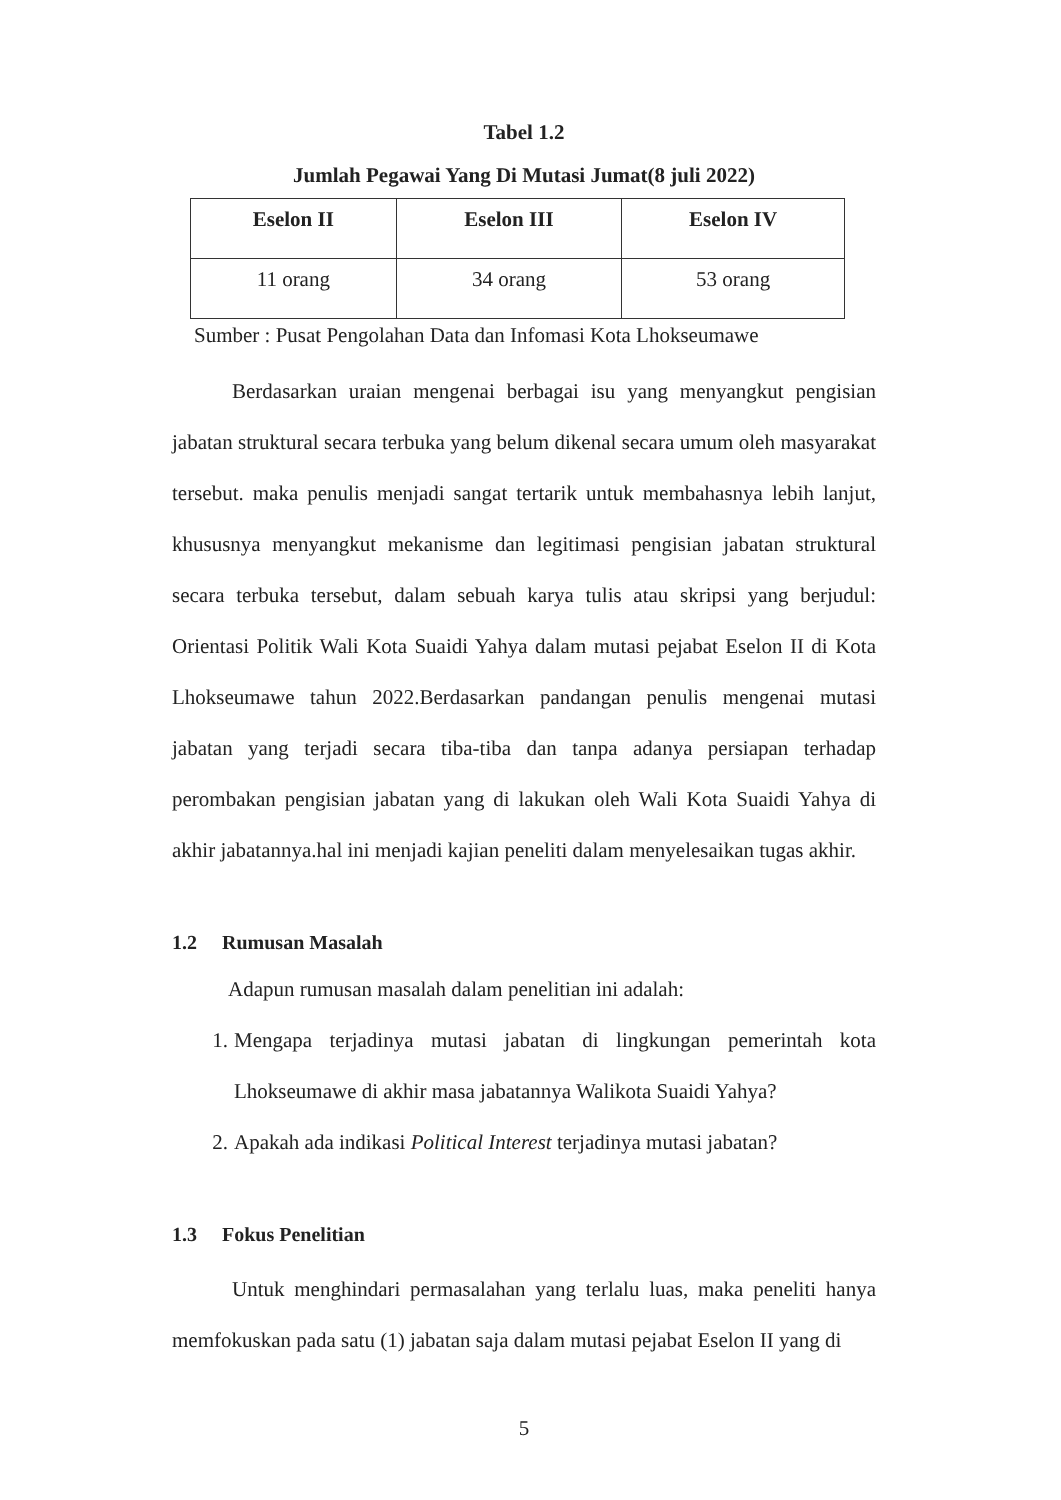Tabel 1.2
Jumlah Pegawai Yang Di Mutasi Jumat(8 juli 2022)
| Eselon II | Eselon III | Eselon IV |
| --- | --- | --- |
| 11 orang | 34 orang | 53 orang |
Sumber : Pusat Pengolahan Data dan Infomasi Kota Lhokseumawe
Berdasarkan uraian mengenai berbagai isu yang menyangkut pengisian jabatan struktural secara terbuka yang belum dikenal secara umum oleh masyarakat tersebut. maka penulis menjadi sangat tertarik untuk membahasnya lebih lanjut, khususnya menyangkut mekanisme dan legitimasi pengisian jabatan struktural secara terbuka tersebut, dalam sebuah karya tulis atau skripsi yang berjudul: Orientasi Politik Wali Kota Suaidi Yahya dalam mutasi pejabat Eselon II di Kota Lhokseumawe tahun 2022.Berdasarkan pandangan penulis mengenai mutasi jabatan yang terjadi secara tiba-tiba dan tanpa adanya persiapan terhadap perombakan pengisian jabatan yang di lakukan oleh Wali Kota Suaidi Yahya di akhir jabatannya.hal ini menjadi kajian peneliti dalam menyelesaikan tugas akhir.
1.2 Rumusan Masalah
Adapun rumusan masalah dalam penelitian ini adalah:
1. Mengapa terjadinya mutasi jabatan di lingkungan pemerintah kota Lhokseumawe di akhir masa jabatannya Walikota Suaidi Yahya?
2. Apakah ada indikasi Political Interest terjadinya mutasi jabatan?
1.3 Fokus Penelitian
Untuk menghindari permasalahan yang terlalu luas, maka peneliti hanya memfokuskan pada satu (1) jabatan saja dalam mutasi pejabat Eselon II yang di
5